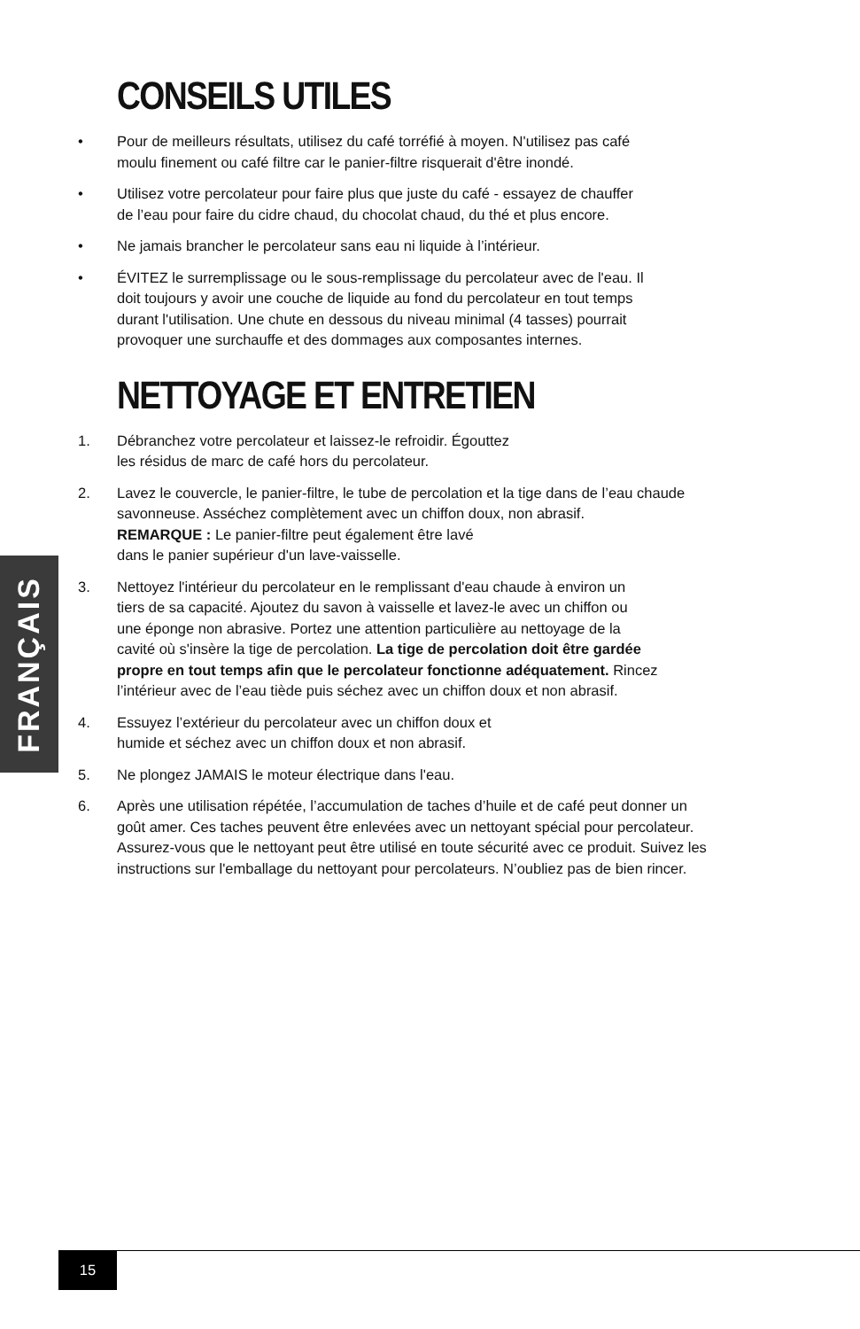CONSEILS UTILES
• Pour de meilleurs résultats, utilisez du café torréfié à moyen. N'utilisez pas café
moulu finement ou café filtre car le panier-filtre risquerait d'être inondé.
• Utilisez votre percolateur pour faire plus que juste du café - essayez de chauffer
de l’eau pour faire du cidre chaud, du chocolat chaud, du thé et plus encore.
• Ne jamais brancher le percolateur sans eau ni liquide à l’intérieur.
• ÉVITEZ le surremplissage ou le sous-remplissage du percolateur avec de l'eau. Il
doit toujours y avoir une couche de liquide au fond du percolateur en tout temps
durant l'utilisation. Une chute en dessous du niveau minimal (4 tasses) pourrait
provoquer une surchauffe et des dommages aux composantes internes.
NETTOYAGE ET ENTRETIEN
1. Débranchez votre percolateur et laissez-le refroidir. Égouttez
les résidus de marc de café hors du percolateur.
2. Lavez le couvercle, le panier-filtre, le tube de percolation et la tige dans de l’eau chaude
savonneuse. Asséchez complètement avec un chiffon doux, non abrasif.
REMARQUE : Le panier-filtre peut également être lavé
dans le panier supérieur d'un lave-vaisselle.
3. Nettoyez l'intérieur du percolateur en le remplissant d'eau chaude à environ un
tiers de sa capacité. Ajoutez du savon à vaisselle et lavez-le avec un chiffon ou
une éponge non abrasive. Portez une attention particulière au nettoyage de la
cavité où s'insère la tige de percolation. La tige de percolation doit être gardée
propre en tout temps afin que le percolateur fonctionne adéquatement. Rincez
l’intérieur avec de l’eau tiède puis séchez avec un chiffon doux et non abrasif.
4. Essuyez l’extérieur du percolateur avec un chiffon doux et
humide et séchez avec un chiffon doux et non abrasif.
5. Ne plongez JAMAIS le moteur électrique dans l'eau.
6. Après une utilisation répétée, l’accumulation de taches d’huile et de café peut donner un
goût amer. Ces taches peuvent être enlevées avec un nettoyant spécial pour percolateur.
Assurez-vous que le nettoyant peut être utilisé en toute sécurité avec ce produit. Suivez les
instructions sur l'emballage du nettoyant pour percolateurs. N’oubliez pas de bien rincer.
FRANÇAIS
15